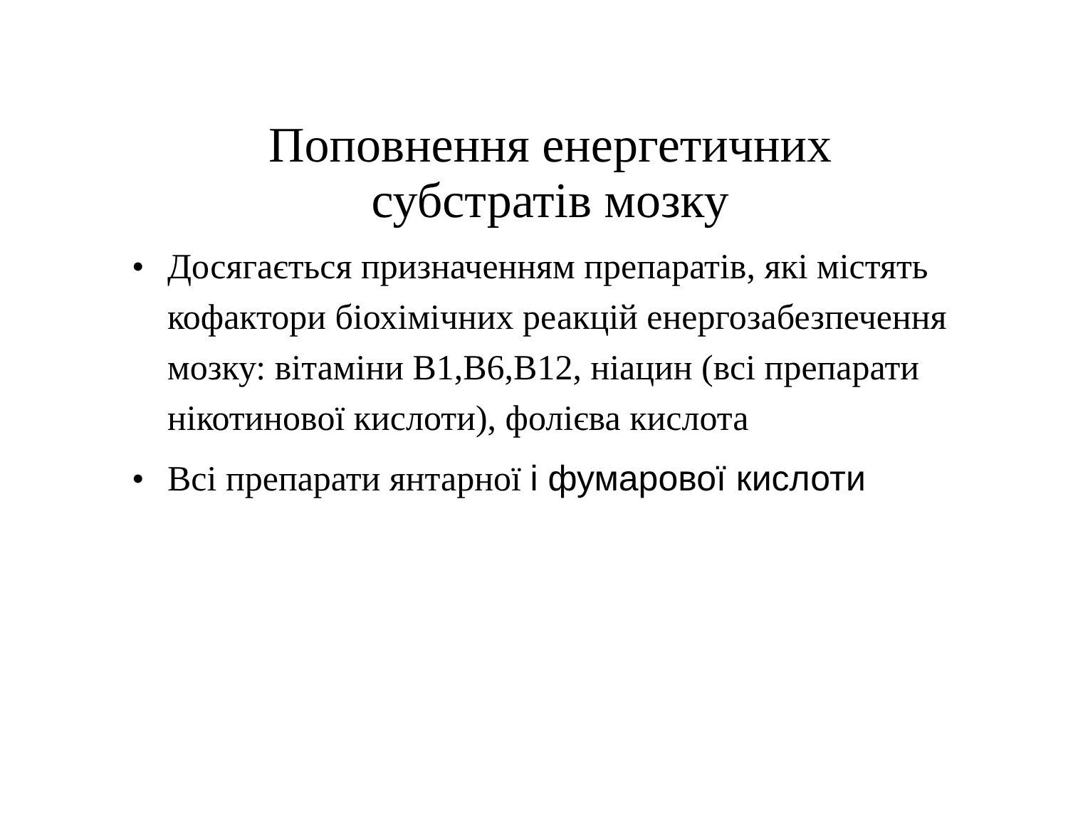Поповнення енергетичних
субстратів мозку
• Досягається призначенням препаратів, які містять кофактори біохімічних реакцій енергозабезпечення мозку: вітаміни В1,В6,В12, ніацин (всі препарати нікотинової кислоти), фолієва кислота
• Всі препарати янтарної і фумарової кислоти